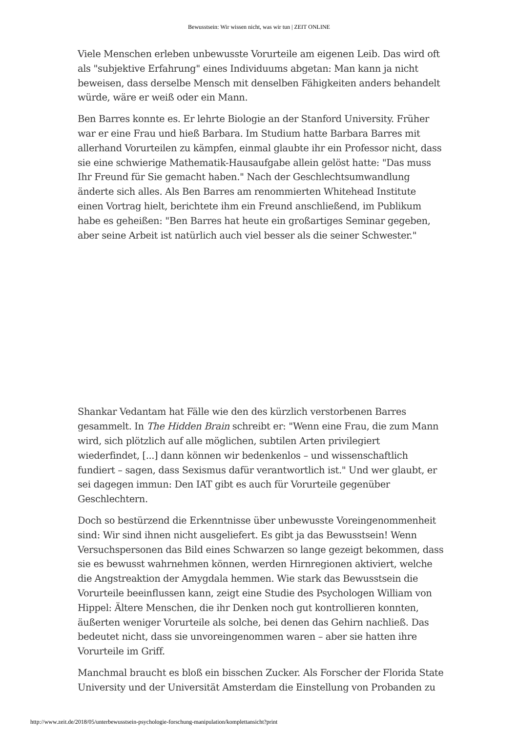Bewusstsein: Wir wissen nicht, was wir tun | ZEIT ONLINE
Viele Menschen erleben unbewusste Vorurteile am eigenen Leib. Das wird oft als "subjektive Erfahrung" eines Individuums abgetan: Man kann ja nicht beweisen, dass derselbe Mensch mit denselben Fähigkeiten anders behandelt würde, wäre er weiß oder ein Mann.
Ben Barres konnte es. Er lehrte Biologie an der Stanford University. Früher war er eine Frau und hieß Barbara. Im Studium hatte Barbara Barres mit allerhand Vorurteilen zu kämpfen, einmal glaubte ihr ein Professor nicht, dass sie eine schwierige Mathematik-Hausaufgabe allein gelöst hatte: "Das muss Ihr Freund für Sie gemacht haben." Nach der Geschlechtsumwandlung änderte sich alles. Als Ben Barres am renommierten Whitehead Institute einen Vortrag hielt, berichtete ihm ein Freund anschließend, im Publikum habe es geheißen: "Ben Barres hat heute ein großartiges Seminar gegeben, aber seine Arbeit ist natürlich auch viel besser als die seiner Schwester."
Shankar Vedantam hat Fälle wie den des kürzlich verstorbenen Barres gesammelt. In The Hidden Brain schreibt er: "Wenn eine Frau, die zum Mann wird, sich plötzlich auf alle möglichen, subtilen Arten privilegiert wiederfindet, [...] dann können wir bedenkenlos – und wissenschaftlich fundiert – sagen, dass Sexismus dafür verantwortlich ist." Und wer glaubt, er sei dagegen immun: Den IAT gibt es auch für Vorurteile gegenüber Geschlechtern.
Doch so bestürzend die Erkenntnisse über unbewusste Voreingenommenheit sind: Wir sind ihnen nicht ausgeliefert. Es gibt ja das Bewusstsein! Wenn Versuchspersonen das Bild eines Schwarzen so lange gezeigt bekommen, dass sie es bewusst wahrnehmen können, werden Hirnregionen aktiviert, welche die Angstreaktion der Amygdala hemmen. Wie stark das Bewusstsein die Vorurteile beeinflussen kann, zeigt eine Studie des Psychologen William von Hippel: Ältere Menschen, die ihr Denken noch gut kontrollieren konnten, äußerten weniger Vorurteile als solche, bei denen das Gehirn nachließ. Das bedeutet nicht, dass sie unvoreingenommen waren – aber sie hatten ihre Vorurteile im Griff.
Manchmal braucht es bloß ein bisschen Zucker. Als Forscher der Florida State University und der Universität Amsterdam die Einstellung von Probanden zu
http://www.zeit.de/2018/05/unterbewusstsein-psychologie-forschung-manipulation/komplettansicht?print